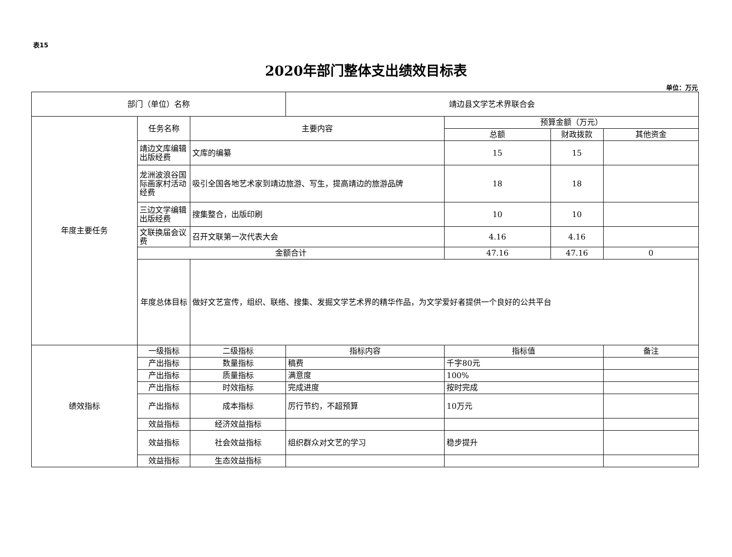表15
2020年部门整体支出绩效目标表
单位：万元
| 部门（单位）名称 | | | 靖边县文学艺术界联合会 | | | |
| 年度主要任务 | 任务名称 | 主要内容 | | 预算金额（万元） | | |
| | | | | 总额 | 财政拨款 | 其他资金 |
| | 靖边文库编辑出版经费 | 文库的编纂 | | 15 | 15 | |
| | 龙洲波浪谷国际画家村活动经费 | 吸引全国各地艺术家到靖边旅游、写生，提高靖边的旅游品牌 | | 18 | 18 | |
| | 三边文学编辑出版经费 | 搜集整合，出版印刷 | | 10 | 10 | |
| | 文联换届会议费 | 召开文联第一次代表大会 | | 4.16 | 4.16 | |
| | 金额合计 | | | 47.16 | 47.16 | 0 |
| | 年度总体目标 | 做好文艺宣传，组织、联络、搜集、发掘文学艺术界的精华作品，为文学爱好者提供一个良好的公共平台 | | | | |
| 绩效指标 | 一级指标 | 二级指标 | 指标内容 | 指标值 | | 备注 |
| | 产出指标 | 数量指标 | 稿费 | 千字80元 | | |
| | 产出指标 | 质量指标 | 满意度 | 100% | | |
| | 产出指标 | 时效指标 | 完成进度 | 按时完成 | | |
| | 产出指标 | 成本指标 | 厉行节约，不超预算 | 10万元 | | |
| | 效益指标 | 经济效益指标 | | | | |
| | 效益指标 | 社会效益指标 | 组织群众对文艺的学习 | 稳步提升 | | |
| | 效益指标 | 生态效益指标 | | | | |